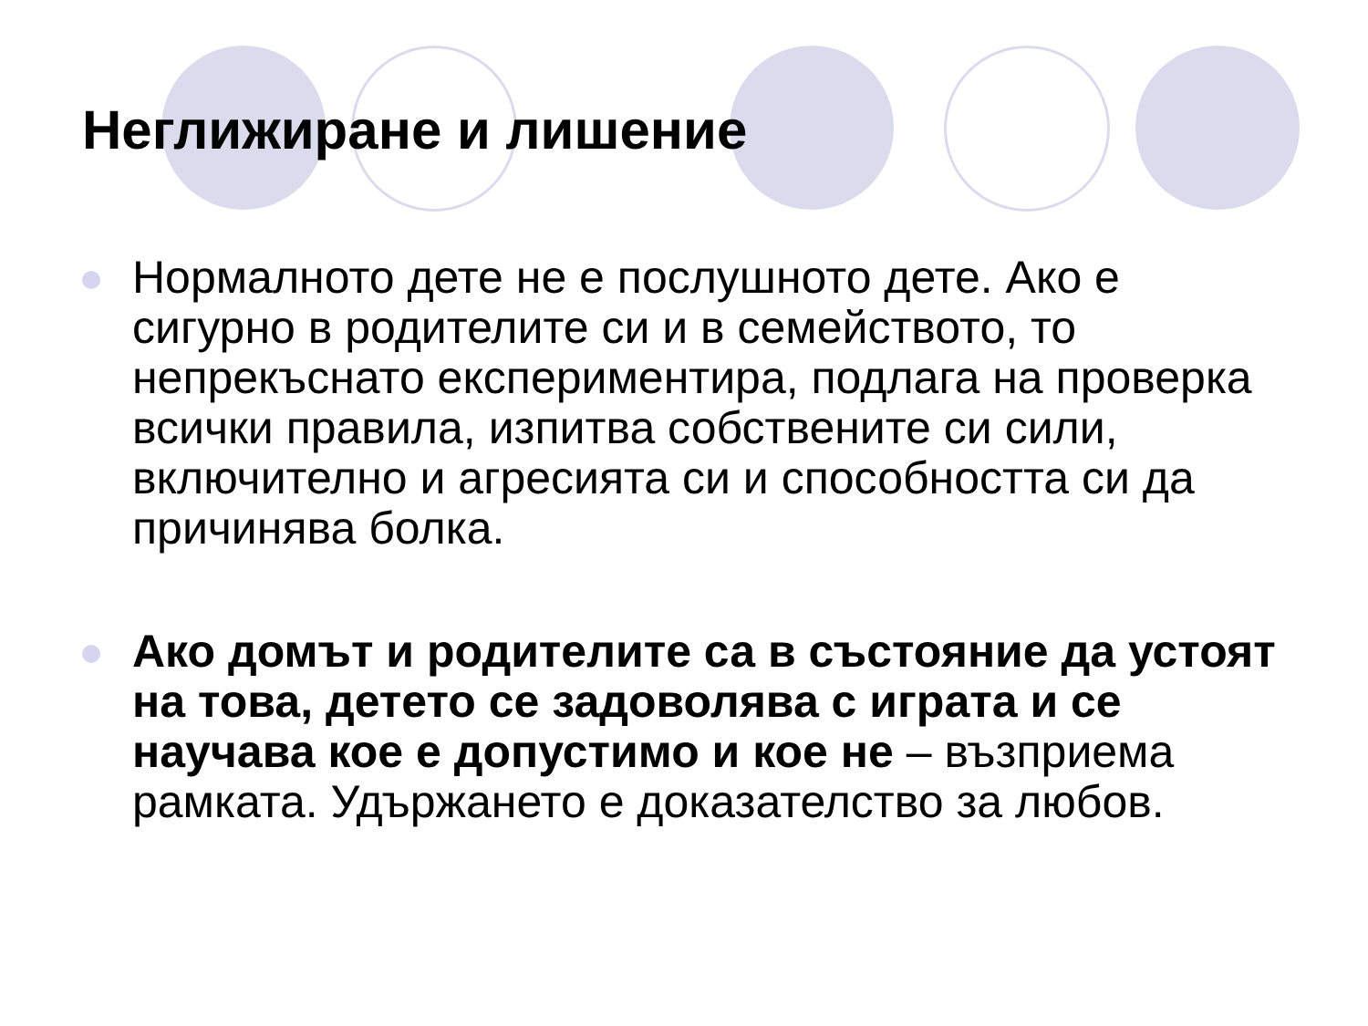Неглижиране и лишение
Нормалното дете не е послушното дете. Ако е сигурно в родителите си и в семейството, то непрекъснато експериментира, подлага на проверка всички правила, изпитва собствените си сили, включително и агресията си и способността си да причинява болка.
Ако домът и родителите са в състояние да устоят на това, детето се задоволява с играта и се научава кое е допустимо и кое не – възприема рамката. Удържането е доказателство за любов.